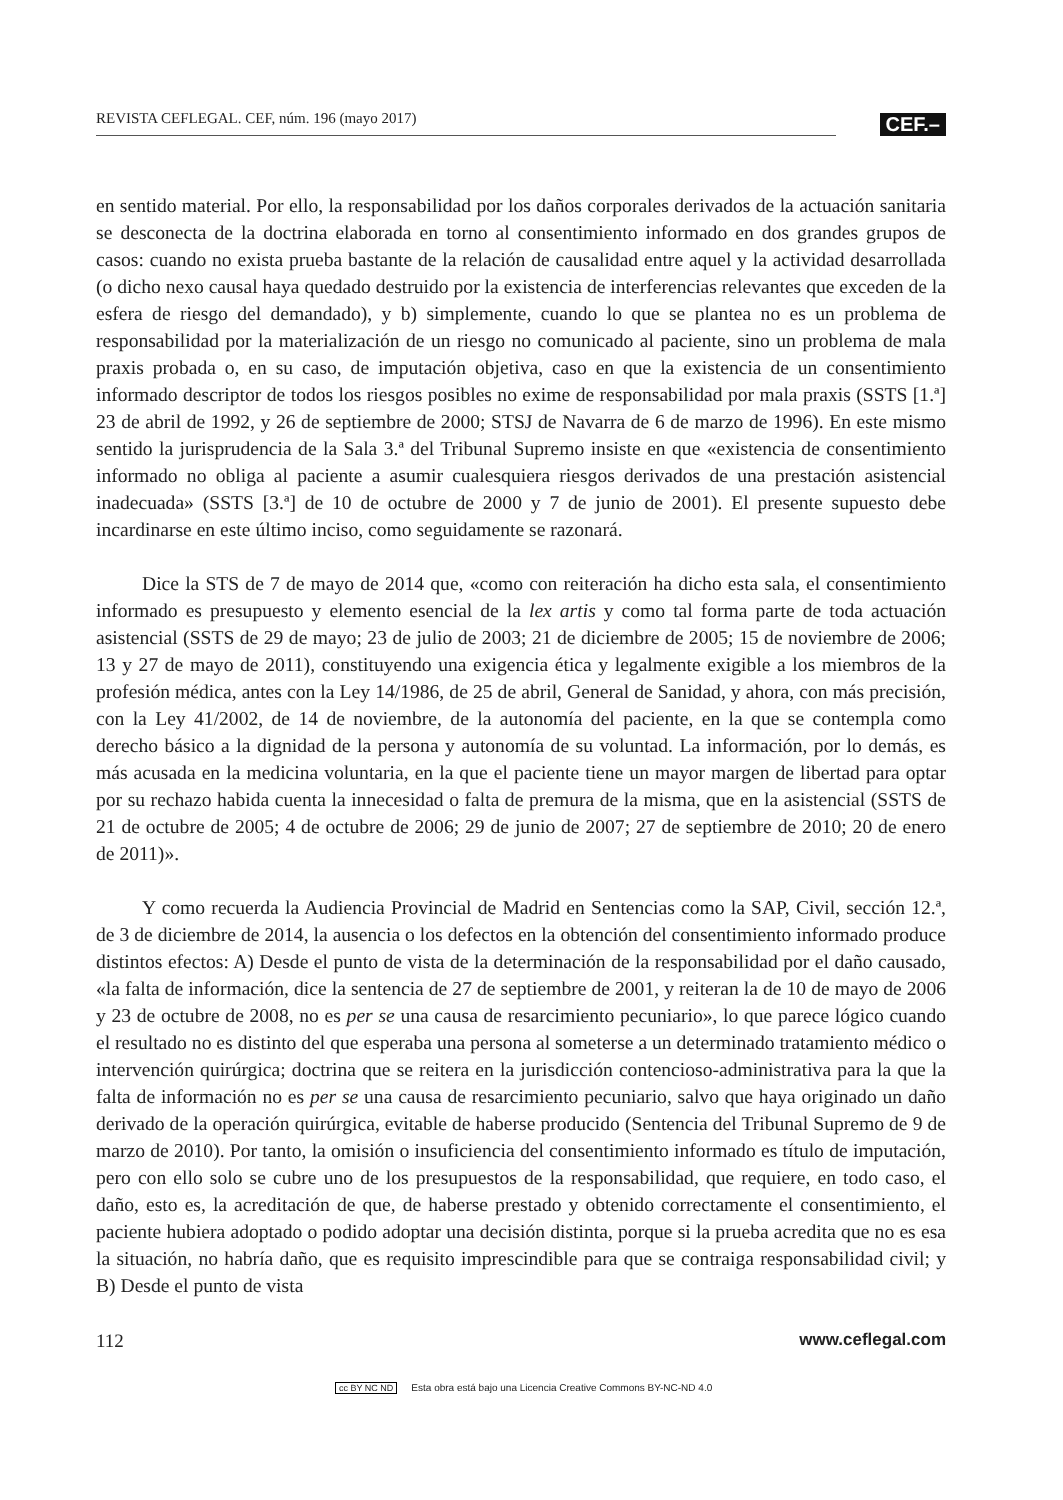REVISTA CEFLEGAL. CEF, núm. 196 (mayo 2017)
CEF.–
en sentido material. Por ello, la responsabilidad por los daños corporales derivados de la actuación sanitaria se desconecta de la doctrina elaborada en torno al consentimiento informado en dos grandes grupos de casos: cuando no exista prueba bastante de la relación de causalidad entre aquel y la actividad desarrollada (o dicho nexo causal haya quedado destruido por la existencia de interferencias relevantes que exceden de la esfera de riesgo del demandado), y b) simplemente, cuando lo que se plantea no es un problema de responsabilidad por la materialización de un riesgo no comunicado al paciente, sino un problema de mala praxis probada o, en su caso, de imputación objetiva, caso en que la existencia de un consentimiento informado descriptor de todos los riesgos posibles no exime de responsabilidad por mala praxis (SSTS [1.ª] 23 de abril de 1992, y 26 de septiembre de 2000; STSJ de Navarra de 6 de marzo de 1996). En este mismo sentido la jurisprudencia de la Sala 3.ª del Tribunal Supremo insiste en que «existencia de consentimiento informado no obliga al paciente a asumir cualesquiera riesgos derivados de una prestación asistencial inadecuada» (SSTS [3.ª] de 10 de octubre de 2000 y 7 de junio de 2001). El presente supuesto debe incardinarse en este último inciso, como seguidamente se razonará.
Dice la STS de 7 de mayo de 2014 que, «como con reiteración ha dicho esta sala, el consentimiento informado es presupuesto y elemento esencial de la lex artis y como tal forma parte de toda actuación asistencial (SSTS de 29 de mayo; 23 de julio de 2003; 21 de diciembre de 2005; 15 de noviembre de 2006; 13 y 27 de mayo de 2011), constituyendo una exigencia ética y legalmente exigible a los miembros de la profesión médica, antes con la Ley 14/1986, de 25 de abril, General de Sanidad, y ahora, con más precisión, con la Ley 41/2002, de 14 de noviembre, de la autonomía del paciente, en la que se contempla como derecho básico a la dignidad de la persona y autonomía de su voluntad. La información, por lo demás, es más acusada en la medicina voluntaria, en la que el paciente tiene un mayor margen de libertad para optar por su rechazo habida cuenta la innecesidad o falta de premura de la misma, que en la asistencial (SSTS de 21 de octubre de 2005; 4 de octubre de 2006; 29 de junio de 2007; 27 de septiembre de 2010; 20 de enero de 2011)».
Y como recuerda la Audiencia Provincial de Madrid en Sentencias como la SAP, Civil, sección 12.ª, de 3 de diciembre de 2014, la ausencia o los defectos en la obtención del consentimiento informado produce distintos efectos: A) Desde el punto de vista de la determinación de la responsabilidad por el daño causado, «la falta de información, dice la sentencia de 27 de septiembre de 2001, y reiteran la de 10 de mayo de 2006 y 23 de octubre de 2008, no es per se una causa de resarcimiento pecuniario», lo que parece lógico cuando el resultado no es distinto del que esperaba una persona al someterse a un determinado tratamiento médico o intervención quirúrgica; doctrina que se reitera en la jurisdicción contencioso-administrativa para la que la falta de información no es per se una causa de resarcimiento pecuniario, salvo que haya originado un daño derivado de la operación quirúrgica, evitable de haberse producido (Sentencia del Tribunal Supremo de 9 de marzo de 2010). Por tanto, la omisión o insuficiencia del consentimiento informado es título de imputación, pero con ello solo se cubre uno de los presupuestos de la responsabilidad, que requiere, en todo caso, el daño, esto es, la acreditación de que, de haberse prestado y obtenido correctamente el consentimiento, el paciente hubiera adoptado o podido adoptar una decisión distinta, porque si la prueba acredita que no es esa la situación, no habría daño, que es requisito imprescindible para que se contraiga responsabilidad civil; y B) Desde el punto de vista
112 www.ceflegal.com
cc BY NC ND Esta obra está bajo una Licencia Creative Commons BY-NC-ND 4.0